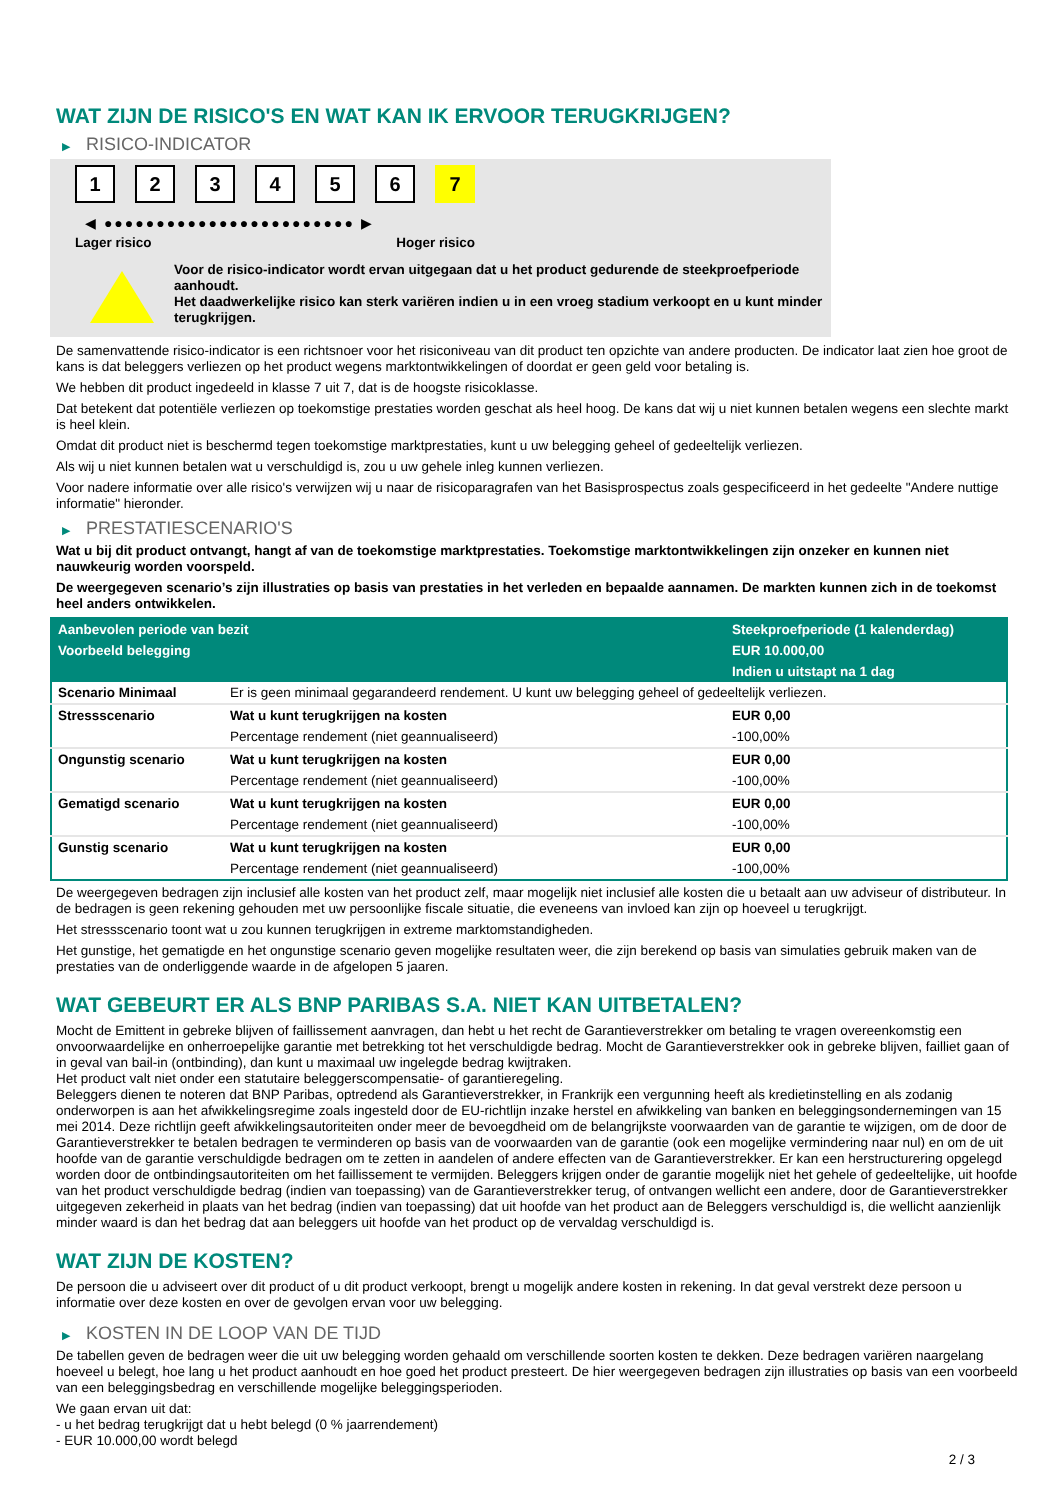WAT ZIJN DE RISICO'S EN WAT KAN IK ERVOOR TERUGKRIJGEN?
▶ RISICO-INDICATOR
1 2 3 4 5 6 7
◀ ●●●●●●●●●●●●●●●●●●●●●●●● ▶
Lager risico Hoger risico
Voor de risico-indicator wordt ervan uitgegaan dat u het product gedurende de steekproefperiode aanhoudt.
Het daadwerkelijke risico kan sterk variëren indien u in een vroeg stadium verkoopt en u kunt minder terugkrijgen.
De samenvattende risico-indicator is een richtsnoer voor het risiconiveau van dit product ten opzichte van andere producten. De indicator laat zien hoe groot de kans is dat beleggers verliezen op het product wegens marktontwikkelingen of doordat er geen geld voor betaling is.
We hebben dit product ingedeeld in klasse 7 uit 7, dat is de hoogste risicoklasse.
Dat betekent dat potentiële verliezen op toekomstige prestaties worden geschat als heel hoog. De kans dat wij u niet kunnen betalen wegens een slechte markt is heel klein.
Omdat dit product niet is beschermd tegen toekomstige marktprestaties, kunt u uw belegging geheel of gedeeltelijk verliezen.
Als wij u niet kunnen betalen wat u verschuldigd is, zou u uw gehele inleg kunnen verliezen.
Voor nadere informatie over alle risico's verwijzen wij u naar de risicoparagrafen van het Basisprospectus zoals gespecificeerd in het gedeelte "Andere nuttige informatie" hieronder.
▶ PRESTATIESCENARIO'S
Wat u bij dit product ontvangt, hangt af van de toekomstige marktprestaties. Toekomstige marktontwikkelingen zijn onzeker en kunnen niet nauwkeurig worden voorspeld.
De weergegeven scenario’s zijn illustraties op basis van prestaties in het verleden en bepaalde aannamen. De markten kunnen zich in de toekomst heel anders ontwikkelen.
| Aanbevolen periode van bezit | | Steekproefperiode (1 kalenderdag) |
| Voorbeeld belegging | | EUR 10.000,00 |
| | | Indien u uitstapt na 1 dag |
| Scenario Minimaal | Er is geen minimaal gegarandeerd rendement. U kunt uw belegging geheel of gedeeltelijk verliezen. | |
| Stressscenario | Wat u kunt terugkrijgen na kosten | EUR 0,00 |
| | Percentage rendement (niet geannualiseerd) | -100,00% |
| Ongunstig scenario | Wat u kunt terugkrijgen na kosten | EUR 0,00 |
| | Percentage rendement (niet geannualiseerd) | -100,00% |
| Gematigd scenario | Wat u kunt terugkrijgen na kosten | EUR 0,00 |
| | Percentage rendement (niet geannualiseerd) | -100,00% |
| Gunstig scenario | Wat u kunt terugkrijgen na kosten | EUR 0,00 |
| | Percentage rendement (niet geannualiseerd) | -100,00% |
De weergegeven bedragen zijn inclusief alle kosten van het product zelf, maar mogelijk niet inclusief alle kosten die u betaalt aan uw adviseur of distributeur. In de bedragen is geen rekening gehouden met uw persoonlijke fiscale situatie, die eveneens van invloed kan zijn op hoeveel u terugkrijgt.
Het stressscenario toont wat u zou kunnen terugkrijgen in extreme marktomstandigheden.
Het gunstige, het gematigde en het ongunstige scenario geven mogelijke resultaten weer, die zijn berekend op basis van simulaties gebruik maken van de prestaties van de onderliggende waarde in de afgelopen 5 jaaren.
WAT GEBEURT ER ALS BNP PARIBAS S.A. NIET KAN UITBETALEN?
Mocht de Emittent in gebreke blijven of faillissement aanvragen, dan hebt u het recht de Garantieverstrekker om betaling te vragen overeenkomstig een onvoorwaardelijke en onherroepelijke garantie met betrekking tot het verschuldigde bedrag. Mocht de Garantieverstrekker ook in gebreke blijven, failliet gaan of in geval van bail-in (ontbinding), dan kunt u maximaal uw ingelegde bedrag kwijtraken.
Het product valt niet onder een statutaire beleggerscompensatie- of garantieregeling.
Beleggers dienen te noteren dat BNP Paribas, optredend als Garantieverstrekker, in Frankrijk een vergunning heeft als kredietinstelling en als zodanig onderworpen is aan het afwikkelingsregime zoals ingesteld door de EU-richtlijn inzake herstel en afwikkeling van banken en beleggingsondernemingen van 15 mei 2014. Deze richtlijn geeft afwikkelingsautoriteiten onder meer de bevoegdheid om de belangrijkste voorwaarden van de garantie te wijzigen, om de door de Garantieverstrekker te betalen bedragen te verminderen op basis van de voorwaarden van de garantie (ook een mogelijke vermindering naar nul) en om de uit hoofde van de garantie verschuldigde bedragen om te zetten in aandelen of andere effecten van de Garantieverstrekker. Er kan een herstructurering opgelegd worden door de ontbindingsautoriteiten om het faillissement te vermijden. Beleggers krijgen onder de garantie mogelijk niet het gehele of gedeeltelijke, uit hoofde van het product verschuldigde bedrag (indien van toepassing) van de Garantieverstrekker terug, of ontvangen wellicht een andere, door de Garantieverstrekker uitgegeven zekerheid in plaats van het bedrag (indien van toepassing) dat uit hoofde van het product aan de Beleggers verschuldigd is, die wellicht aanzienlijk minder waard is dan het bedrag dat aan beleggers uit hoofde van het product op de vervaldag verschuldigd is.
WAT ZIJN DE KOSTEN?
De persoon die u adviseert over dit product of u dit product verkoopt, brengt u mogelijk andere kosten in rekening. In dat geval verstrekt deze persoon u informatie over deze kosten en over de gevolgen ervan voor uw belegging.
▶ KOSTEN IN DE LOOP VAN DE TIJD
De tabellen geven de bedragen weer die uit uw belegging worden gehaald om verschillende soorten kosten te dekken. Deze bedragen variëren naargelang hoeveel u belegt, hoe lang u het product aanhoudt en hoe goed het product presteert. De hier weergegeven bedragen zijn illustraties op basis van een voorbeeld van een beleggingsbedrag en verschillende mogelijke beleggingsperioden.
We gaan ervan uit dat:
- u het bedrag terugkrijgt dat u hebt belegd (0 % jaarrendement)
- EUR 10.000,00 wordt belegd
2 / 3